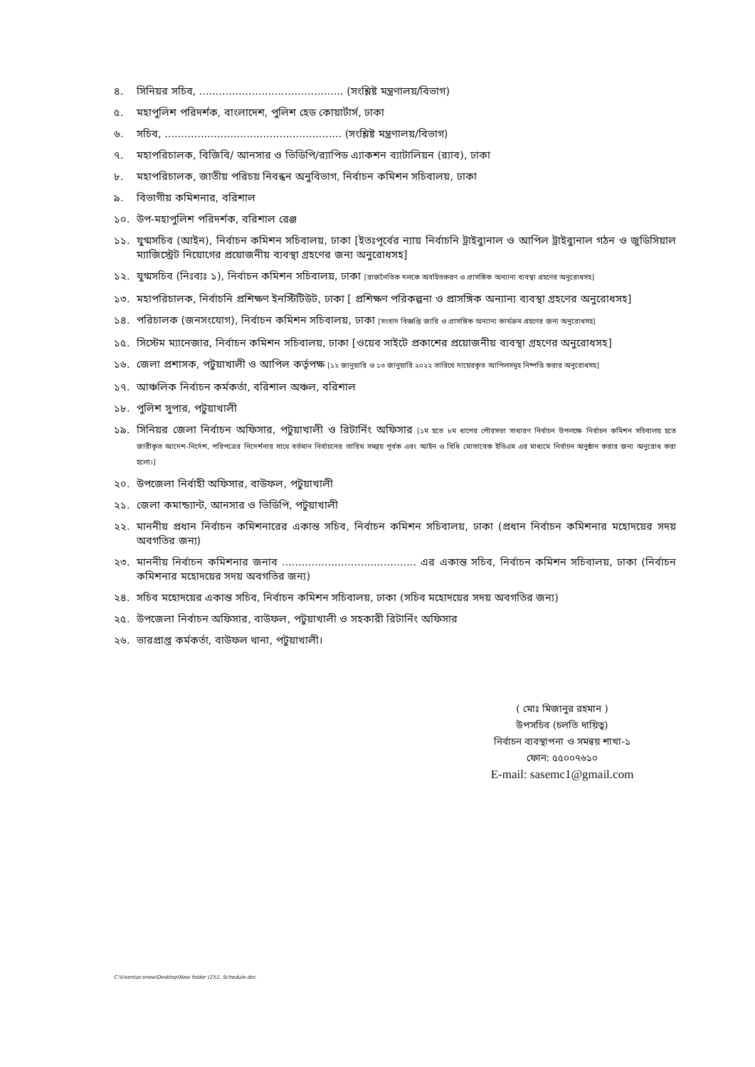৪. সিনিয়র সচিব, ............................................ (সংশ্লিষ্ট মন্ত্রণালয়/বিভাগ)
৫. মহাপুলিশ পরিদর্শক, বাংলাদেশ, পুলিশ হেড কোয়ার্টার্স, ঢাকা
৬. সচিব, ...................................................... (সংশ্লিষ্ট মন্ত্রণালয়/বিভাগ)
৭. মহাপরিচালক, বিজিবি/ আনসার ও ভিডিপি/র‌্যাপিড এ্যাকশন ব্যাটালিয়ন (র‌্যাব), ঢাকা
৮. মহাপরিচালক, জাতীয় পরিচয় নিবন্ধন অনুবিভাগ, নির্বাচন কমিশন সচিবালয়, ঢাকা
৯. বিভাগীয় কমিশনার, বরিশাল
১০. উপ-মহাপুলিশ পরিদর্শক, বরিশাল রেঞ্জ
১১. যুগ্মসচিব (আইন), নির্বাচন কমিশন সচিবালয়, ঢাকা [ইতঃপূর্বের ন্যায় নির্বাচনি ট্রাইব্যুনাল ও আপিল ট্রাইব্যুনাল গঠন ও জুডিসিয়াল ম্যাজিস্ট্রেট নিয়োগের প্রয়োজনীয় ব্যবস্থা গ্রহণের জন্য অনুরোধসহ]
১২. যুগ্মসচিব (নিঃব্যঃ ১), নির্বাচন কমিশন সচিবালয়, ঢাকা [রাজনৈতিক দলকে অবহিতকরণ ও প্রাসঙ্গিক অন্যান্য ব্যবস্থা গ্রহণের অনুরোধসহ]
১৩. মহাপরিচালক, নির্বাচনি প্রশিক্ষণ ইনস্টিটিউট, ঢাকা [ প্রশিক্ষণ পরিকল্পনা ও প্রাসঙ্গিক অন্যান্য ব্যবস্থা গ্রহণের অনুরোধসহ]
১৪. পরিচালক (জনসংযোগ), নির্বাচন কমিশন সচিবালয়, ঢাকা [সংবাদ বিজ্ঞপ্তি জারি ও প্রাসঙ্গিক অন্যান্য কার্যক্রম গ্রহণের জন্য অনুরোধসহ]
১৫. সিস্টেম ম্যানেজার, নির্বাচন কমিশন সচিবালয়, ঢাকা [ওয়েব সাইটে প্রকাশের প্রয়োজনীয় ব্যবস্থা গ্রহণের অনুরোধসহ]
১৬. জেলা প্রশাসক, পটুয়াখালী ও আপিল কর্তৃপক্ষ [১২ জানুয়ারি ও ১৩ জানুয়ারি ২০২২ তারিখে দায়েরকৃত আপিলসমূহ নিষ্পত্তি করার অনুরোধসহ]
১৭. আঞ্চলিক নির্বাচন কর্মকর্তা, বরিশাল অঞ্চল, বরিশাল
১৮. পুলিশ সুপার, পটুয়াখালী
১৯. সিনিয়র জেলা নির্বাচন অফিসার, পটুয়াখালী ও রিটার্নিং অফিসার [১ম হতে ৮ম ধাপের পৌরসভা সাধারণ নির্বাচন উপলক্ষে নির্বাচন কমিশন সচিবালয় হতে জারীকৃত আদেশ-নির্দেশ, পরিপত্রের নিদের্শনার সাথে বর্তমান নির্বাচনের তারিখ সমন্বয় পূর্বক এবং আইন ও বিধি মোতাবেক ইভিএম এর মাধ্যমে নির্বাচন অনুষ্ঠান করার জন্য অনুরোধ করা হলো।]
২০. উপজেলা নির্বাহী অফিসার, বাউফল, পটুয়াখালী
২১. জেলা কমান্ড্যান্ট, আনসার ও ভিডিপি, পটুয়াখালী
২২. মাননীয় প্রধান নির্বাচন কমিশনারের একান্ত সচিব, নির্বাচন কমিশন সচিবালয়, ঢাকা (প্রধান নির্বাচন কমিশনার মহোদয়ের সদয় অবগতির জন্য)
২৩. মাননীয় নির্বাচন কমিশনার জনাব ......................................... এর একান্ত সচিব, নির্বাচন কমিশন সচিবালয়, ঢাকা (নির্বাচন কমিশনার মহোদয়ের সদয় অবগতির জন্য)
২৪. সচিব মহোদয়ের একান্ত সচিব, নির্বাচন কমিশন সচিবালয়, ঢাকা (সচিব মহোদয়ের সদয় অবগতির জন্য)
২৫. উপজেলা নির্বাচন অফিসার, বাউফল, পটুয়াখালী ও সহকারী রিটার্নিং অফিসার
২৬. ভারপ্রাপ্ত কর্মকর্তা, বাউফল থানা, পটুয়াখালী।
( মোঃ মিজানুর রহমান )
উপসচিব (চলতি দায়িত্ব)
নির্বাচন ব্যবস্থাপনা ও সমন্বয় শাখা-১
ফোন: ৫৫০০৭৬১০
E-mail: sasemc1@gmail.com
C:\Users\ecsnew\Desktop\New folder (2)\1. Schedule.doc